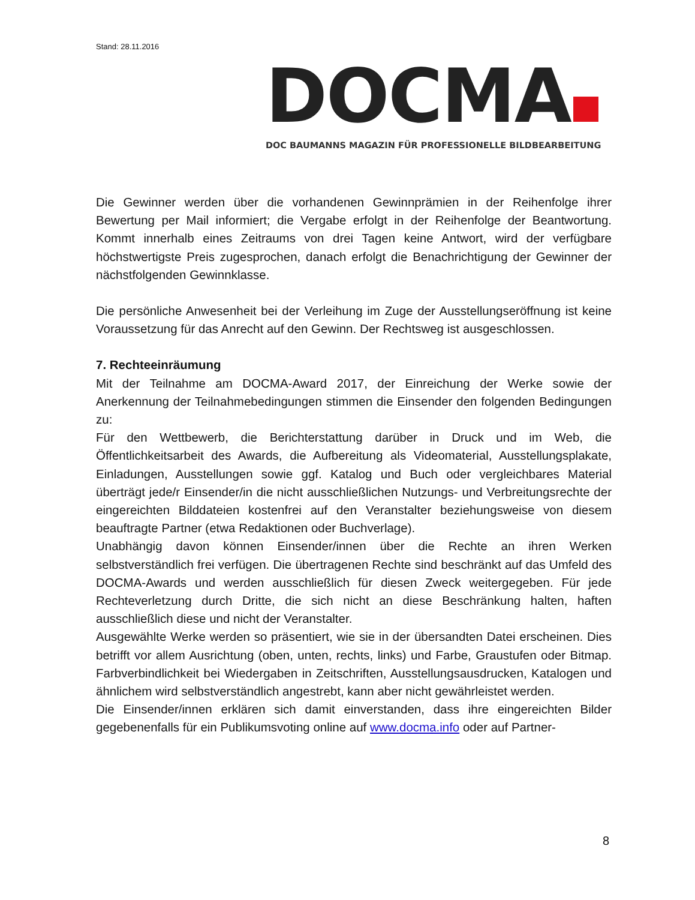Stand: 28.11.2016
DOCMA
DOC BAUMANNS MAGAZIN FÜR PROFESSIONELLE BILDBEARBEITUNG
Die Gewinner werden über die vorhandenen Gewinnprämien in der Reihenfolge ihrer Bewertung per Mail informiert; die Vergabe erfolgt in der Reihenfolge der Beantwortung. Kommt innerhalb eines Zeitraums von drei Tagen keine Antwort, wird der verfügbare höchstwertigste Preis zugesprochen, danach erfolgt die Benachrichtigung der Gewinner der nächstfolgenden Gewinnklasse.
Die persönliche Anwesenheit bei der Verleihung im Zuge der Ausstellungseröffnung ist keine Voraussetzung für das Anrecht auf den Gewinn. Der Rechtsweg ist ausgeschlossen.
7. Rechteeinräumung
Mit der Teilnahme am DOCMA-Award 2017, der Einreichung der Werke sowie der Anerkennung der Teilnahmebedingungen stimmen die Einsender den folgenden Bedingungen zu:
Für den Wettbewerb, die Berichterstattung darüber in Druck und im Web, die Öffentlichkeitsarbeit des Awards, die Aufbereitung als Videomaterial, Ausstellungsplakate, Einladungen, Ausstellungen sowie ggf. Katalog und Buch oder vergleichbares Material überträgt jede/r Einsender/in die nicht ausschließlichen Nutzungs- und Verbreitungsrechte der eingereichten Bilddateien kostenfrei auf den Veranstalter beziehungsweise von diesem beauftragte Partner (etwa Redaktionen oder Buchverlage).
Unabhängig davon können Einsender/innen über die Rechte an ihren Werken selbstverständlich frei verfügen. Die übertragenen Rechte sind beschränkt auf das Umfeld des DOCMA-Awards und werden ausschließlich für diesen Zweck weitergegeben. Für jede Rechteverletzung durch Dritte, die sich nicht an diese Beschränkung halten, haften ausschließlich diese und nicht der Veranstalter.
Ausgewählte Werke werden so präsentiert, wie sie in der übersandten Datei erscheinen. Dies betrifft vor allem Ausrichtung (oben, unten, rechts, links) und Farbe, Graustufen oder Bitmap. Farbverbindlichkeit bei Wiedergaben in Zeitschriften, Ausstellungsausdrucken, Katalogen und ähnlichem wird selbstverständlich angestrebt, kann aber nicht gewährleistet werden.
Die Einsender/innen erklären sich damit einverstanden, dass ihre eingereichten Bilder gegebenenfalls für ein Publikumsvoting online auf www.docma.info oder auf Partner-
8